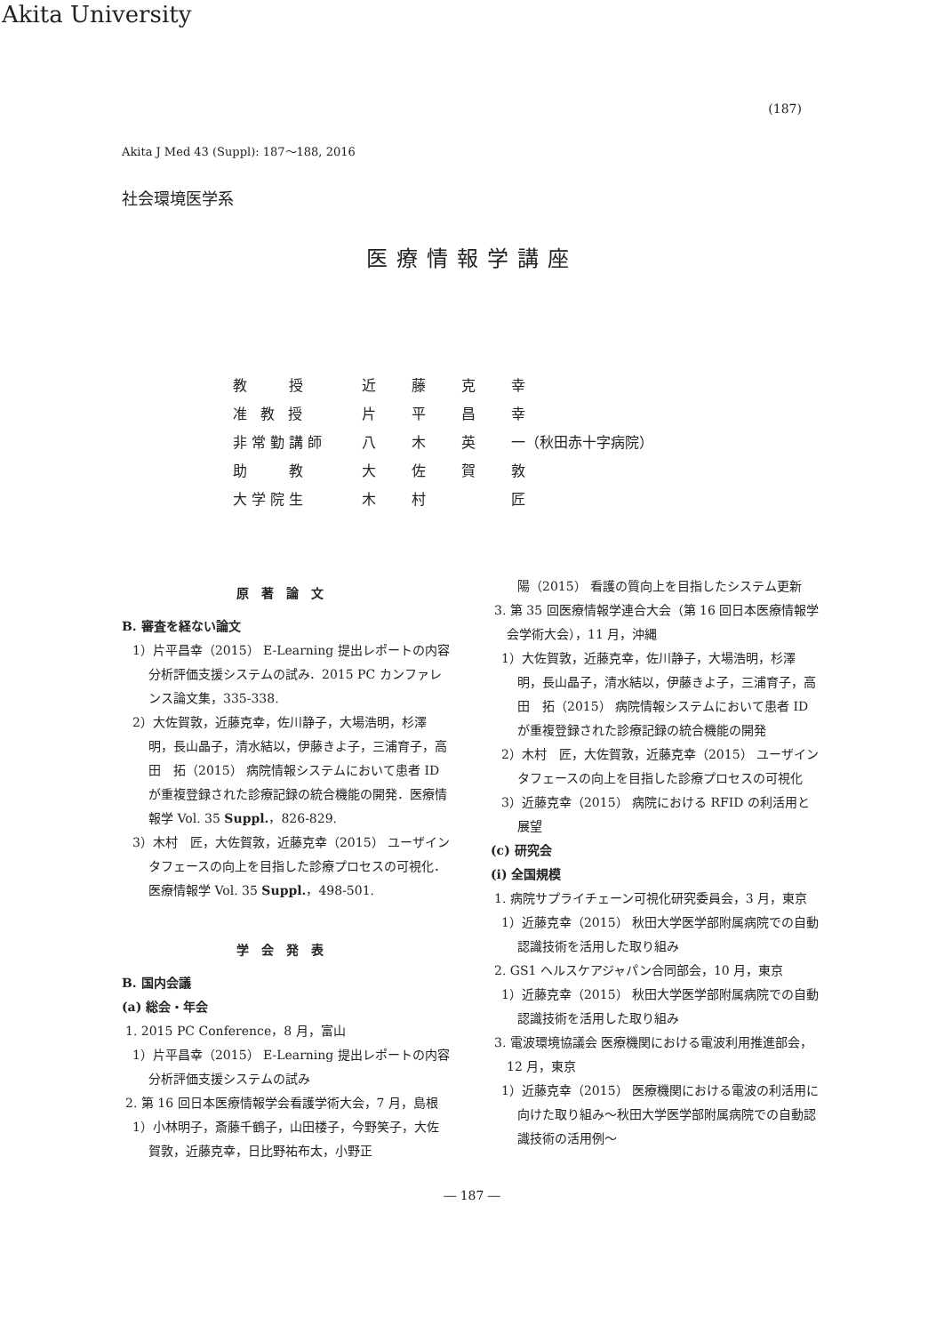Akita University
(187)
Akita J Med 43 (Suppl): 187～188, 2016
社会環境医学系
医療情報学講座
| 教 授 | 近 | 藤 | 克 | 幸 |
| 准 教 授 | 片 | 平 | 昌 | 幸 |
| 非常勤講師 | 八 | 木 | 英 | 一（秋田赤十字病院） |
| 助 教 | 大 | 佐 | 賀 | 敦 |
| 大学院生 | 木 | 村 | | 匠 |
原著論文
B. 審査を経ない論文
1）片平昌幸（2015） E-Learning 提出レポートの内容分析評価支援システムの試み．2015 PC カンファレンス論文集，335-338.
2）大佐賀敦，近藤克幸，佐川静子，大場浩明，杉澤　明，長山晶子，清水結以，伊藤きよ子，三浦育子，高田　拓（2015） 病院情報システムにおいて患者 ID が重複登録された診療記録の統合機能の開発．医療情報学 Vol. 35 Suppl.，826-829.
3）木村　匠，大佐賀敦，近藤克幸（2015） ユーザインタフェースの向上を目指した診療プロセスの可視化．医療情報学 Vol. 35 Suppl.，498-501.
学会発表
B. 国内会議
(a) 総会・年会
1. 2015 PC Conference，8 月，富山
1）片平昌幸（2015） E-Learning 提出レポートの内容分析評価支援システムの試み
2. 第 16 回日本医療情報学会看護学術大会，7 月，島根
1）小林明子，斎藤千鶴子，山田楼子，今野笑子，大佐賀敦，近藤克幸，日比野祐布太，小野正
陽（2015） 看護の質向上を目指したシステム更新
3. 第 35 回医療情報学連合大会（第 16 回日本医療情報学会学術大会），11 月，沖縄
1）大佐賀敦，近藤克幸，佐川静子，大場浩明，杉澤　明，長山晶子，清水結以，伊藤きよ子，三浦育子，高田　拓（2015） 病院情報システムにおいて患者 ID が重複登録された診療記録の統合機能の開発
2）木村　匠，大佐賀敦，近藤克幸（2015） ユーザインタフェースの向上を目指した診療プロセスの可視化
3）近藤克幸（2015） 病院における RFID の利活用と展望
(c) 研究会
(i) 全国規模
1. 病院サプライチェーン可視化研究委員会，3 月，東京
1）近藤克幸（2015） 秋田大学医学部附属病院での自動認識技術を活用した取り組み
2. GS1 ヘルスケアジャパン合同部会，10 月，東京
1）近藤克幸（2015） 秋田大学医学部附属病院での自動認識技術を活用した取り組み
3. 電波環境協議会 医療機関における電波利用推進部会，12 月，東京
1）近藤克幸（2015） 医療機関における電波の利活用に向けた取り組み～秋田大学医学部附属病院での自動認識技術の活用例～
― 187 ―